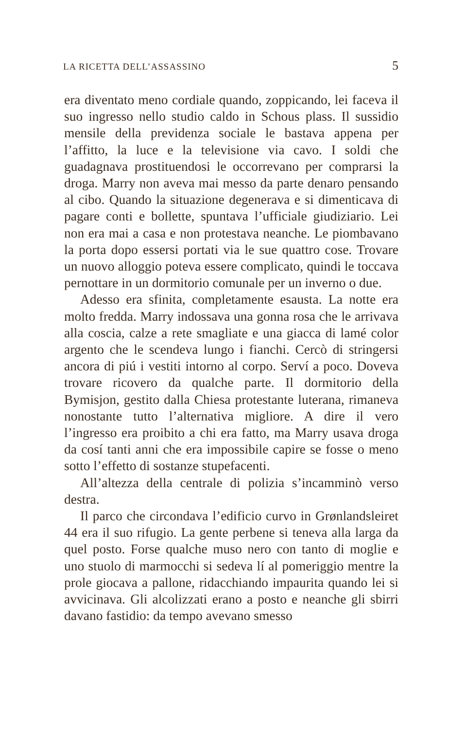LA RICETTA DELL’ASSASSINO 5
era diventato meno cordiale quando, zoppicando, lei faceva il suo ingresso nello studio caldo in Schous plass. Il sussidio mensile della previdenza sociale le bastava appena per l’affitto, la luce e la televisione via cavo. I soldi che guadagnava prostituendosi le occorrevano per comprarsi la droga. Marry non aveva mai messo da parte denaro pensando al cibo. Quando la situazione degenerava e si dimenticava di pagare conti e bollette, spuntava l’ufficiale giudiziario. Lei non era mai a casa e non protestava neanche. Le piombavano la porta dopo essersi portati via le sue quattro cose. Trovare un nuovo alloggio poteva essere complicato, quindi le toccava pernottare in un dormitorio comunale per un inverno o due.
Adesso era sfinita, completamente esausta. La notte era molto fredda. Marry indossava una gonna rosa che le arrivava alla coscia, calze a rete smagliate e una giacca di lamé color argento che le scendeva lungo i fianchi. Cercò di stringersi ancora di piú i vestiti intorno al corpo. Serví a poco. Doveva trovare ricovero da qualche parte. Il dormitorio della Bymisjon, gestito dalla Chiesa protestante luterana, rimaneva nonostante tutto l’alternativa migliore. A dire il vero l’ingresso era proibito a chi era fatto, ma Marry usava droga da cosí tanti anni che era impossibile capire se fosse o meno sotto l’effetto di sostanze stupefacenti.
All’altezza della centrale di polizia s’incamminò verso destra.
Il parco che circondava l’edificio curvo in Grønlandsleiret 44 era il suo rifugio. La gente perbene si teneva alla larga da quel posto. Forse qualche muso nero con tanto di moglie e uno stuolo di marmocchi si sedeva lí al pomeriggio mentre la prole giocava a pallone, ridacchiando impaurita quando lei si avvicinava. Gli alcolizzati erano a posto e neanche gli sbirri davano fastidio: da tempo avevano smesso